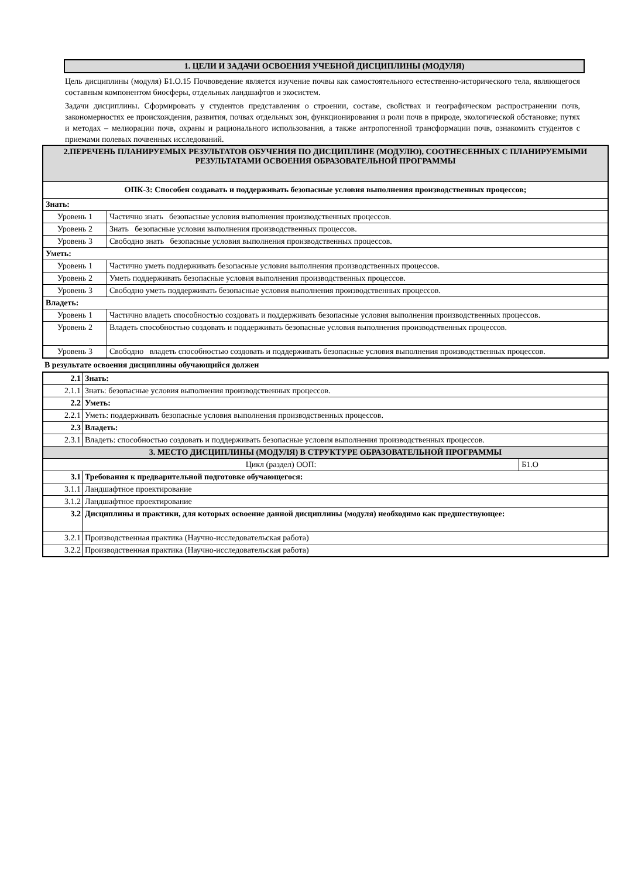1. ЦЕЛИ И ЗАДАЧИ ОСВОЕНИЯ УЧЕБНОЙ ДИСЦИПЛИНЫ (МОДУЛЯ)
Цель дисциплины (модуля) Б1.О.15 Почвоведение является изучение почвы как самостоятельного естественно-исторического тела, являющегося составным компонентом биосферы, отдельных ландшафтов и экосистем.
Задачи дисциплины. Сформировать у студентов представления о строении, составе, свойствах и географическом распространении почв, закономерностях ее происхождения, развития, почвах отдельных зон, функционирования и роли почв в природе, экологической обстановке; путях и методах – мелиорации почв, охраны и рационального использования, а также антропогенной трансформации почв, ознакомить студентов с приемами полевых почвенных исследований.
| 2.ПЕРЕЧЕНЬ ПЛАНИРУЕМЫХ РЕЗУЛЬТАТОВ ОБУЧЕНИЯ ПО ДИСЦИПЛИНЕ (МОДУЛЮ), СООТНЕСЕННЫХ С ПЛАНИРУЕМЫМИ РЕЗУЛЬТАТАМИ ОСВОЕНИЯ ОБРАЗОВАТЕЛЬНОЙ ПРОГРАММЫ | |
| ОПК-3: Способен создавать и поддерживать безопасные условия выполнения производственных процессов; | |
| Знать: | |
| Уровень 1 | Частично знать безопасные условия выполнения производственных процессов. |
| Уровень 2 | Знать безопасные условия выполнения производственных процессов. |
| Уровень 3 | Свободно знать безопасные условия выполнения производственных процессов. |
| Уметь: | |
| Уровень 1 | Частично уметь поддерживать безопасные условия выполнения производственных процессов. |
| Уровень 2 | Уметь поддерживать безопасные условия выполнения производственных процессов. |
| Уровень 3 | Свободно уметь поддерживать безопасные условия выполнения производственных процессов. |
| Владеть: | |
| Уровень 1 | Частично владеть способностью создовать и поддерживать безопасные условия выполнения производственных процессов. |
| Уровень 2 | Владеть способностью создовать и поддерживать безопасные условия выполнения производственных процессов. |
| Уровень 3 | Свободно владеть способностью создовать и поддерживать безопасные условия выполнения производственных процессов. |
В результате освоения дисциплины обучающийся должен
| 2.1 | Знать: | |
| 2.1.1 | Знать: безопасные условия выполнения производственных процессов. | |
| 2.2 | Уметь: | |
| 2.2.1 | Уметь: поддерживать безопасные условия выполнения производственных процессов. | |
| 2.3 | Владеть: | |
| 2.3.1 | Владеть: способностью создовать и поддерживать безопасные условия выполнения производственных процессов. | |
| 3. МЕСТО ДИСЦИПЛИНЫ (МОДУЛЯ) В СТРУКТУРЕ ОБРАЗОВАТЕЛЬНОЙ ПРОГРАММЫ | | |
| Цикл (раздел) ООП: | | Б1.О |
| 3.1 | Требования к предварительной подготовке обучающегося: | |
| 3.1.1 | Ландшафтное проектирование | |
| 3.1.2 | Ландшафтное проектирование | |
| 3.2 | Дисциплины и практики, для которых освоение данной дисциплины (модуля) необходимо как предшествующее: | |
| 3.2.1 | Производственная практика (Научно-исследовательская работа) | |
| 3.2.2 | Производственная практика (Научно-исследовательская работа) | |